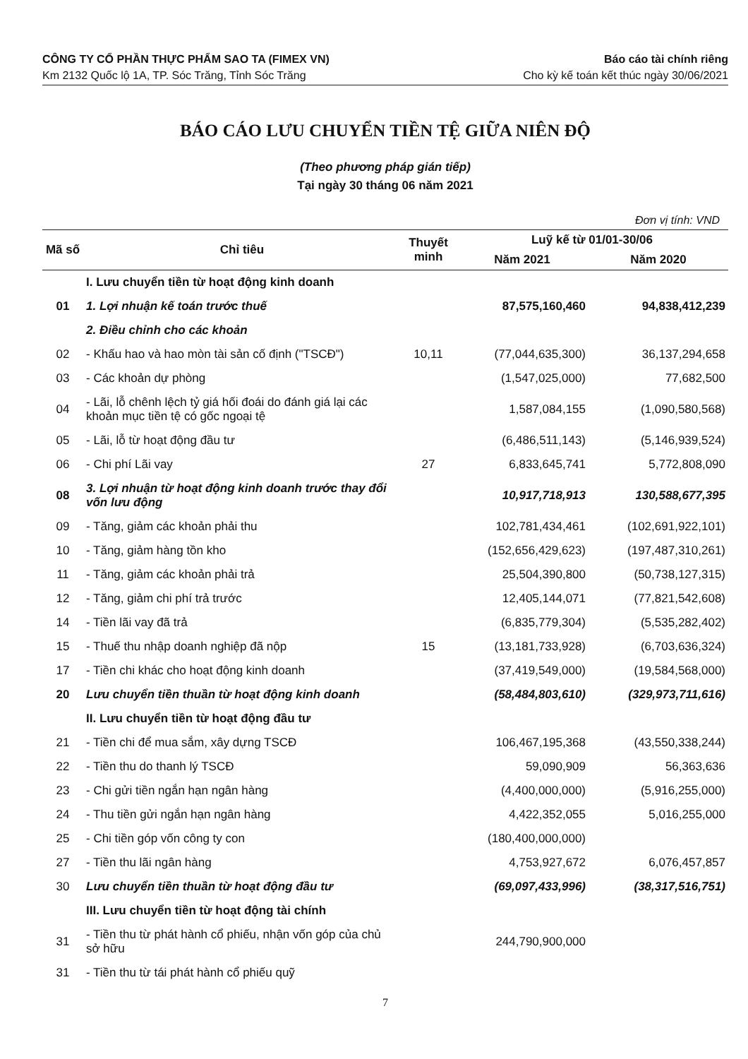CÔNG TY CỔ PHẦN THỰC PHẨM SAO TA (FIMEX VN)
Km 2132 Quốc lộ 1A, TP. Sóc Trăng, Tỉnh Sóc Trăng
Báo cáo tài chính riêng
Cho kỳ kế toán kết thúc ngày 30/06/2021
BÁO CÁO LƯU CHUYỂN TIỀN TỆ GIỮA NIÊN ĐỘ
(Theo phương pháp gián tiếp)
Tại ngày 30 tháng 06 năm 2021
Đơn vị tính: VND
| Mã số | Chỉ tiêu | Thuyết minh | Luỹ kế từ 01/01-30/06 | |
| --- | --- | --- | --- | --- |
| | | | Năm 2021 | Năm 2020 |
| | I. Lưu chuyển tiền từ hoạt động kinh doanh | | | |
| 01 | 1. Lợi nhuận kế toán trước thuế | | 87,575,160,460 | 94,838,412,239 |
| | 2. Điều chỉnh cho các khoản | | | |
| 02 | - Khấu hao và hao mòn tài sản cố định ("TSCĐ") | 10,11 | (77,044,635,300) | 36,137,294,658 |
| 03 | - Các khoản dự phòng | | (1,547,025,000) | 77,682,500 |
| 04 | - Lãi, lỗ chênh lệch tỷ giá hối đoái do đánh giá lại các khoản mục tiền tệ có gốc ngoại tệ | | 1,587,084,155 | (1,090,580,568) |
| 05 | - Lãi, lỗ từ hoạt động đầu tư | | (6,486,511,143) | (5,146,939,524) |
| 06 | - Chi phí Lãi vay | 27 | 6,833,645,741 | 5,772,808,090 |
| 08 | 3. Lợi nhuận từ hoạt động kinh doanh trước thay đổi vốn lưu động | | 10,917,718,913 | 130,588,677,395 |
| 09 | - Tăng, giảm các khoản phải thu | | 102,781,434,461 | (102,691,922,101) |
| 10 | - Tăng, giảm hàng tồn kho | | (152,656,429,623) | (197,487,310,261) |
| 11 | - Tăng, giảm các khoản phải trả | | 25,504,390,800 | (50,738,127,315) |
| 12 | - Tăng, giảm chi phí trả trước | | 12,405,144,071 | (77,821,542,608) |
| 14 | - Tiền lãi vay đã trả | | (6,835,779,304) | (5,535,282,402) |
| 15 | - Thuế thu nhập doanh nghiệp đã nộp | 15 | (13,181,733,928) | (6,703,636,324) |
| 17 | - Tiền chi khác cho hoạt động kinh doanh | | (37,419,549,000) | (19,584,568,000) |
| 20 | Lưu chuyển tiền thuần từ hoạt động kinh doanh | | (58,484,803,610) | (329,973,711,616) |
| | II. Lưu chuyển tiền từ hoạt động đầu tư | | | |
| 21 | - Tiền chi để mua sắm, xây dựng TSCĐ | | 106,467,195,368 | (43,550,338,244) |
| 22 | - Tiền thu do thanh lý TSCĐ | | 59,090,909 | 56,363,636 |
| 23 | - Chi gửi tiền ngắn hạn ngân hàng | | (4,400,000,000) | (5,916,255,000) |
| 24 | - Thu tiền gửi ngắn hạn ngân hàng | | 4,422,352,055 | 5,016,255,000 |
| 25 | - Chi tiền góp vốn công ty con | | (180,400,000,000) | |
| 27 | - Tiền thu lãi ngân hàng | | 4,753,927,672 | 6,076,457,857 |
| 30 | Lưu chuyển tiền thuần từ hoạt động đầu tư | | (69,097,433,996) | (38,317,516,751) |
| | III. Lưu chuyển tiền từ hoạt động tài chính | | | |
| 31 | - Tiền thu từ phát hành cổ phiếu, nhận vốn góp của chủ sở hữu | | 244,790,900,000 | |
| 31 | - Tiền thu từ tái phát hành cổ phiếu quỹ | | | |
7